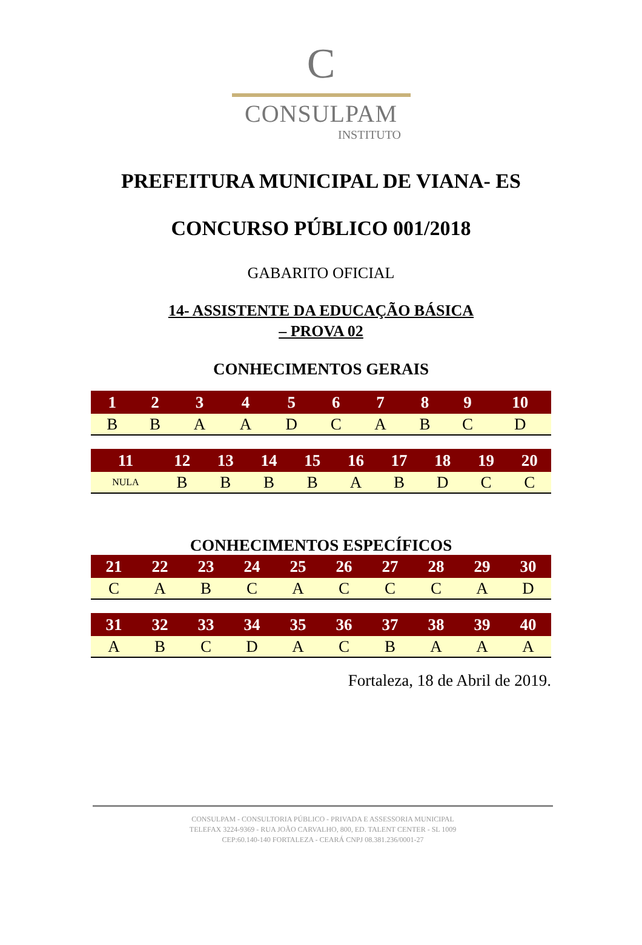C
CONSULPAM
INSTITUTO
PREFEITURA MUNICIPAL DE VIANA- ES
CONCURSO PÚBLICO 001/2018
GABARITO OFICIAL
14- ASSISTENTE DA EDUCAÇÃO BÁSICA
– PROVA 02
CONHECIMENTOS GERAIS
| 1 | 2 | 3 | 4 | 5 | 6 | 7 | 8 | 9 | 10 |
| --- | --- | --- | --- | --- | --- | --- | --- | --- | --- |
| B | B | A | A | D | C | A | B | C | D |
| 11 | 12 | 13 | 14 | 15 | 16 | 17 | 18 | 19 | 20 |
| --- | --- | --- | --- | --- | --- | --- | --- | --- | --- |
| NULA | B | B | B | B | A | B | D | C | C |
CONHECIMENTOS ESPECÍFICOS
| 21 | 22 | 23 | 24 | 25 | 26 | 27 | 28 | 29 | 30 |
| --- | --- | --- | --- | --- | --- | --- | --- | --- | --- |
| C | A | B | C | A | C | C | C | A | D |
| 31 | 32 | 33 | 34 | 35 | 36 | 37 | 38 | 39 | 40 |
| --- | --- | --- | --- | --- | --- | --- | --- | --- | --- |
| A | B | C | D | A | C | B | A | A | A |
Fortaleza, 18 de Abril de 2019.
CONSULPAM - CONSULTORIA PÚBLICO - PRIVADA E ASSESSORIA MUNICIPAL
TELEFAX 3224-9369 - RUA JOÃO CARVALHO, 800, ED. TALENT CENTER - SL 1009
CEP:60.140-140 FORTALEZA - CEARÁ CNPJ 08.381.236/0001-27